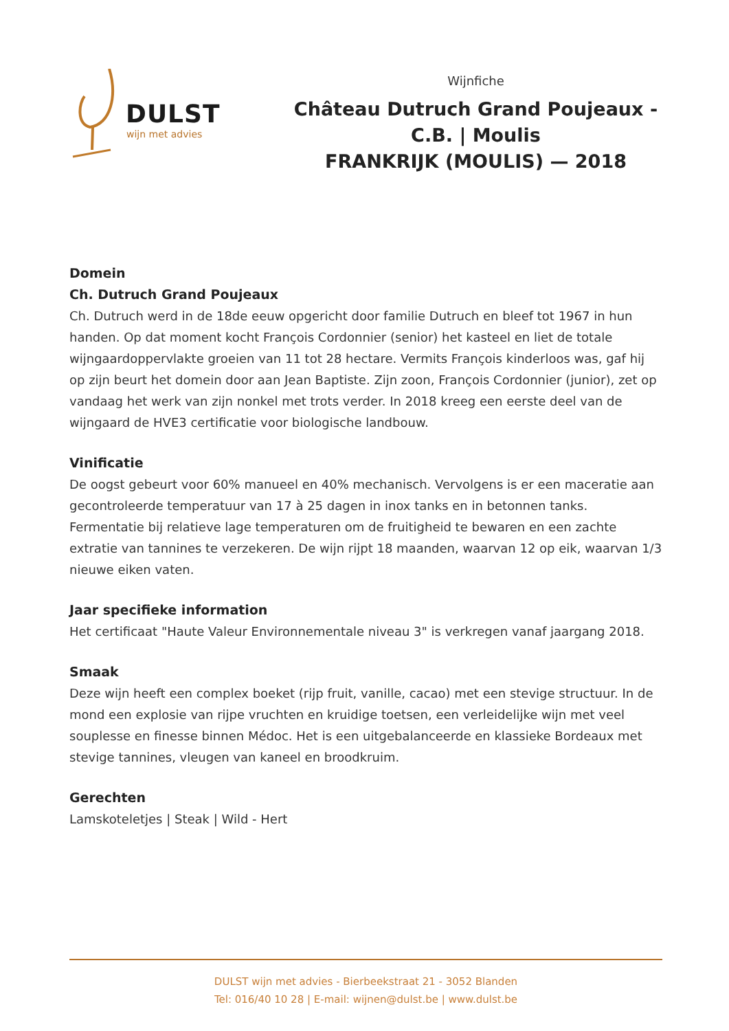DULST
wijn met advies
Wijnfiche
Château Dutruch Grand Poujeaux - C.B. | Moulis
FRANKRIJK (MOULIS) — 2018
Domein
Ch. Dutruch Grand Poujeaux
Ch. Dutruch werd in de 18de eeuw opgericht door familie Dutruch en bleef tot 1967 in hun handen. Op dat moment kocht François Cordonnier (senior) het kasteel en liet de totale wijngaardoppervlakte groeien van 11 tot 28 hectare. Vermits François kinderloos was, gaf hij op zijn beurt het domein door aan Jean Baptiste. Zijn zoon, François Cordonnier (junior), zet op vandaag het werk van zijn nonkel met trots verder. In 2018 kreeg een eerste deel van de wijngaard de HVE3 certificatie voor biologische landbouw.
Vinificatie
De oogst gebeurt voor 60% manueel en 40% mechanisch. Vervolgens is er een maceratie aan gecontroleerde temperatuur van 17 à 25 dagen in inox tanks en in betonnen tanks. Fermentatie bij relatieve lage temperaturen om de fruitigheid te bewaren en een zachte extratie van tannines te verzekeren. De wijn rijpt 18 maanden, waarvan 12 op eik, waarvan 1/3 nieuwe eiken vaten.
Jaar specifieke information
Het certificaat "Haute Valeur Environnementale niveau 3" is verkregen vanaf jaargang 2018.
Smaak
Deze wijn heeft een complex boeket (rijp fruit, vanille, cacao) met een stevige structuur. In de mond een explosie van rijpe vruchten en kruidige toetsen, een verleidelijke wijn met veel souplesse en finesse binnen Médoc. Het is een uitgebalanceerde en klassieke Bordeaux met stevige tannines, vleugen van kaneel en broodkruim.
Gerechten
Lamskoteletjes | Steak | Wild - Hert
DULST wijn met advies - Bierbeekstraat 21 - 3052 Blanden
Tel: 016/40 10 28 | E-mail: wijnen@dulst.be | www.dulst.be